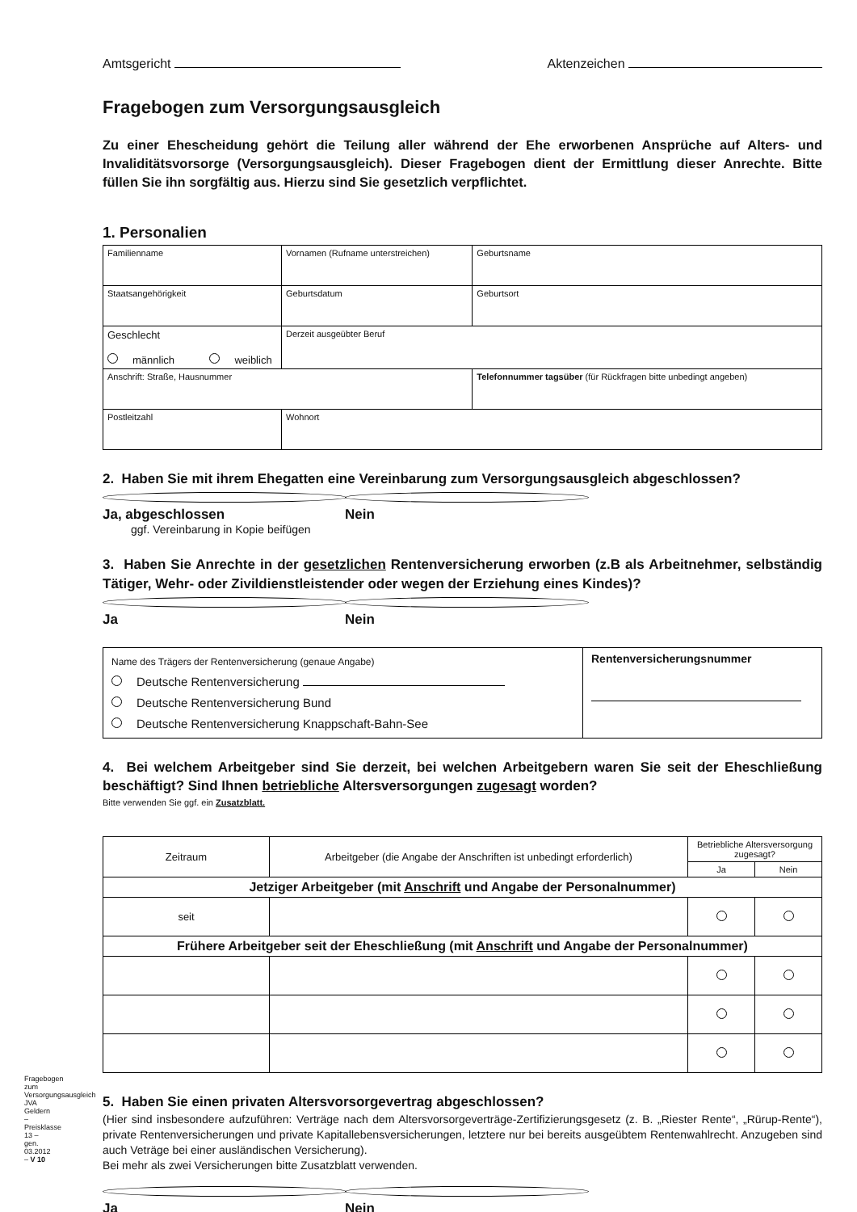Amtsgericht Aktenzeichen
Fragebogen zum Versorgungsausgleich
Zu einer Ehescheidung gehört die Teilung aller während der Ehe erworbenen Ansprüche auf Alters- und Invaliditätsvorsorge (Versorgungsausgleich). Dieser Fragebogen dient der Ermittlung dieser Anrechte. Bitte füllen Sie ihn sorgfältig aus. Hierzu sind Sie gesetzlich verpflichtet.
1. Personalien
| Familienname | | Vornamen (Rufname unterstreichen) | Geburtsname |
| Staatsangehörigkeit | | Geburtsdatum | Geburtsort |
| Geschlecht männlich weiblich | | Derzeit ausgeübter Beruf | |
| Anschrift: Straße, Hausnummer | | | Telefonnummer tagsüber (für Rückfragen bitte unbedingt angeben) |
| Postleitzahl | Wohnort | | |
2. Haben Sie mit ihrem Ehegatten eine Vereinbarung zum Versorgungsausgleich abgeschlossen?
Ja, abgeschlossen Nein
ggf. Vereinbarung in Kopie beifügen
3. Haben Sie Anrechte in der gesetzlichen Rentenversicherung erworben (z.B als Arbeitnehmer, selbständig Tätiger, Wehr- oder Zivildienstleistender oder wegen der Erziehung eines Kindes)?
Ja Nein
| Name des Trägers der Rentenversicherung (genaue Angabe) Deutsche Rentenversicherung Deutsche Rentenversicherung Bund Deutsche Rentenversicherung Knappschaft-Bahn-See | Rentenversicherungsnummer |
4. Bei welchem Arbeitgeber sind Sie derzeit, bei welchen Arbeitgebern waren Sie seit der Eheschließung beschäftigt? Sind Ihnen betriebliche Altersversorgungen zugesagt worden?
Bitte verwenden Sie ggf. ein Zusatzblatt.
| Zeitraum | Arbeitgeber (die Angabe der Anschriften ist unbedingt erforderlich) | Betriebliche Altersversorgung zugesagt? | |
| | | Ja | Nein |
| Jetziger Arbeitgeber (mit Anschrift und Angabe der Personalnummer) | | | |
| seit | | | |
| Frühere Arbeitgeber seit der Eheschließung (mit Anschrift und Angabe der Personalnummer) | | | |
5. Haben Sie einen privaten Altersvorsorgevertrag abgeschlossen?
(Hier sind insbesondere aufzuführen: Verträge nach dem Altersvorsorgeverträge-Zertifizierungsgesetz (z. B. „Riester Rente“, „Rürup-Rente“), private Rentenversicherungen und private Kapitallebensversicherungen, letztere nur bei bereits ausgeübtem Rentenwahlrecht. Anzugeben sind auch Veträge bei einer ausländischen Versicherung).
Bei mehr als zwei Versicherungen bitte Zusatzblatt verwenden.
Ja Nein
Fragebogen zum Versorgungsausgleich JVA Geldern – Preisklasse 13 – gen. 03.2012 – V 10